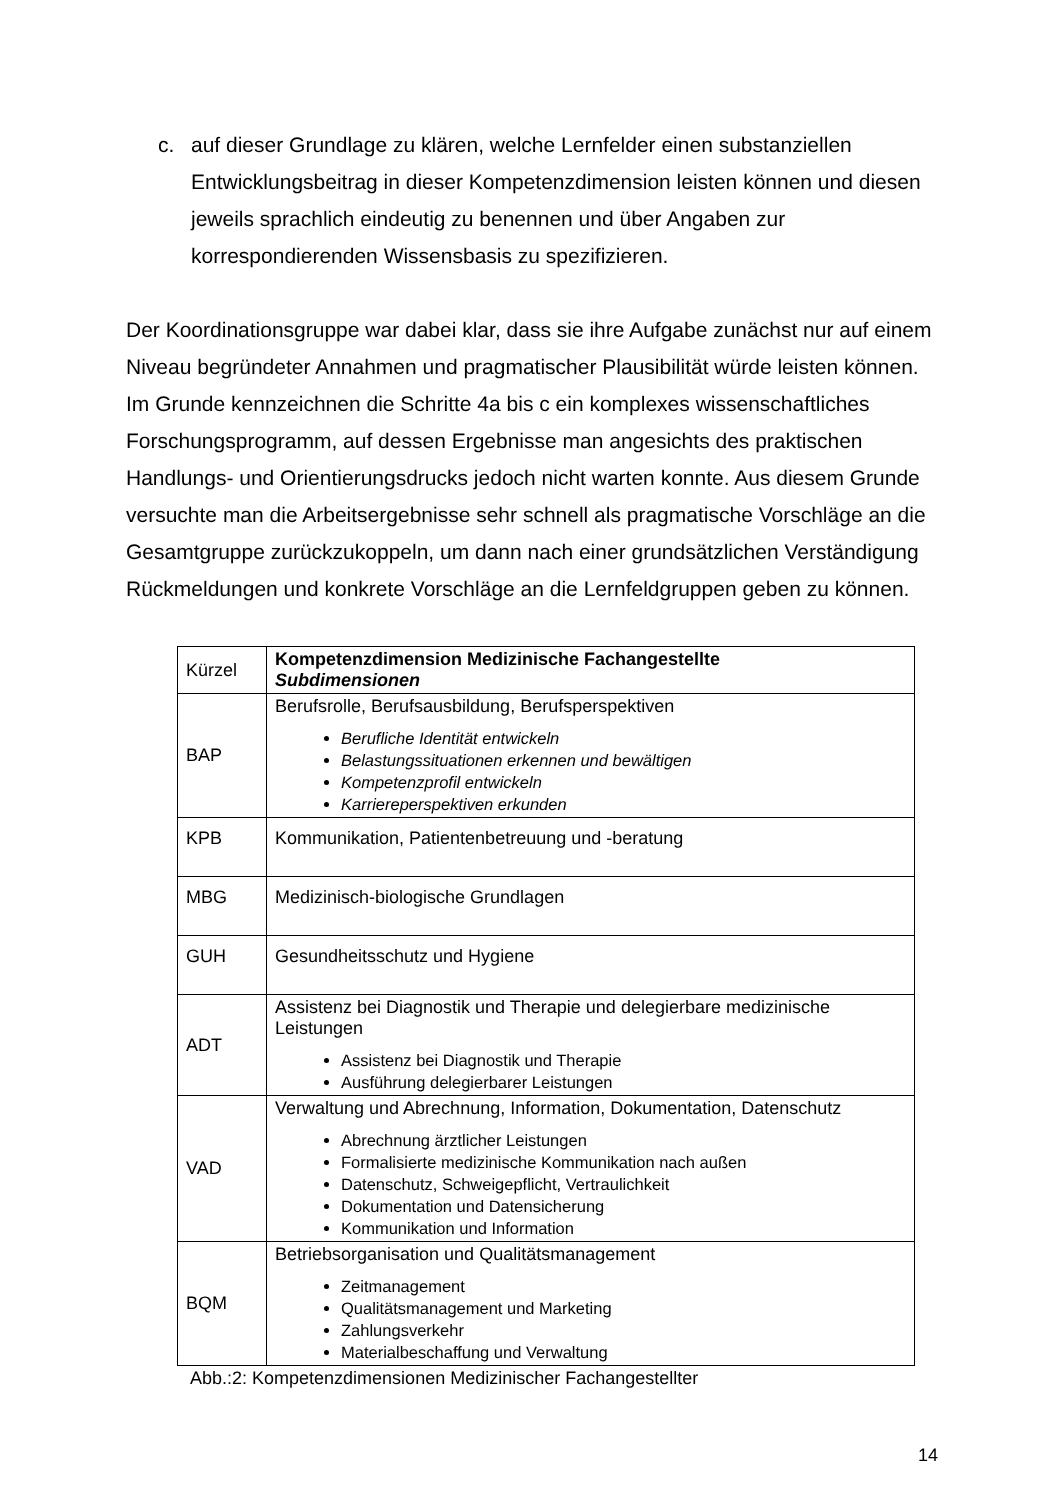c. auf dieser Grundlage zu klären, welche Lernfelder einen substanziellen Entwicklungsbeitrag in dieser Kompetenzdimension leisten können und diesen jeweils sprachlich eindeutig zu benennen und über Angaben zur korrespondierenden Wissensbasis zu spezifizieren.
Der Koordinationsgruppe war dabei klar, dass sie ihre Aufgabe zunächst nur auf einem Niveau begründeter Annahmen und pragmatischer Plausibilität würde leisten können. Im Grunde kennzeichnen die Schritte 4a bis c ein komplexes wissenschaftliches Forschungsprogramm, auf dessen Ergebnisse man angesichts des praktischen Handlungs- und Orientierungsdrucks jedoch nicht warten konnte. Aus diesem Grunde versuchte man die Arbeitsergebnisse sehr schnell als pragmatische Vorschläge an die Gesamtgruppe zurückzukoppeln, um dann nach einer grundsätzlichen Verständigung Rückmeldungen und konkrete Vorschläge an die Lernfeldgruppen geben zu können.
| Kürzel | Kompetenzdimension Medizinische Fachangestellte Subdimensionen |
| --- | --- |
| BAP | Berufsrolle, Berufsausbildung, Berufsperspektiven Berufliche Identität entwickeln Belastungssituationen erkennen und bewältigen Kompetenzprofil entwickeln Karriereperspektiven erkunden |
| KPB | Kommunikation, Patientenbetreuung und -beratung |
| MBG | Medizinisch-biologische Grundlagen |
| GUH | Gesundheitsschutz und Hygiene |
| ADT | Assistenz bei Diagnostik und Therapie und delegierbare medizinische Leistungen Assistenz bei Diagnostik und Therapie Ausführung delegierbarer Leistungen |
| VAD | Verwaltung und Abrechnung, Information, Dokumentation, Datenschutz Abrechnung ärztlicher Leistungen Formalisierte medizinische Kommunikation nach außen Datenschutz, Schweigepflicht, Vertraulichkeit Dokumentation und Datensicherung Kommunikation und Information |
| BQM | Betriebsorganisation und Qualitätsmanagement Zeitmanagement Qualitätsmanagement und Marketing Zahlungsverkehr Materialbeschaffung und Verwaltung |
Abb.:2: Kompetenzdimensionen Medizinischer Fachangestellter
14